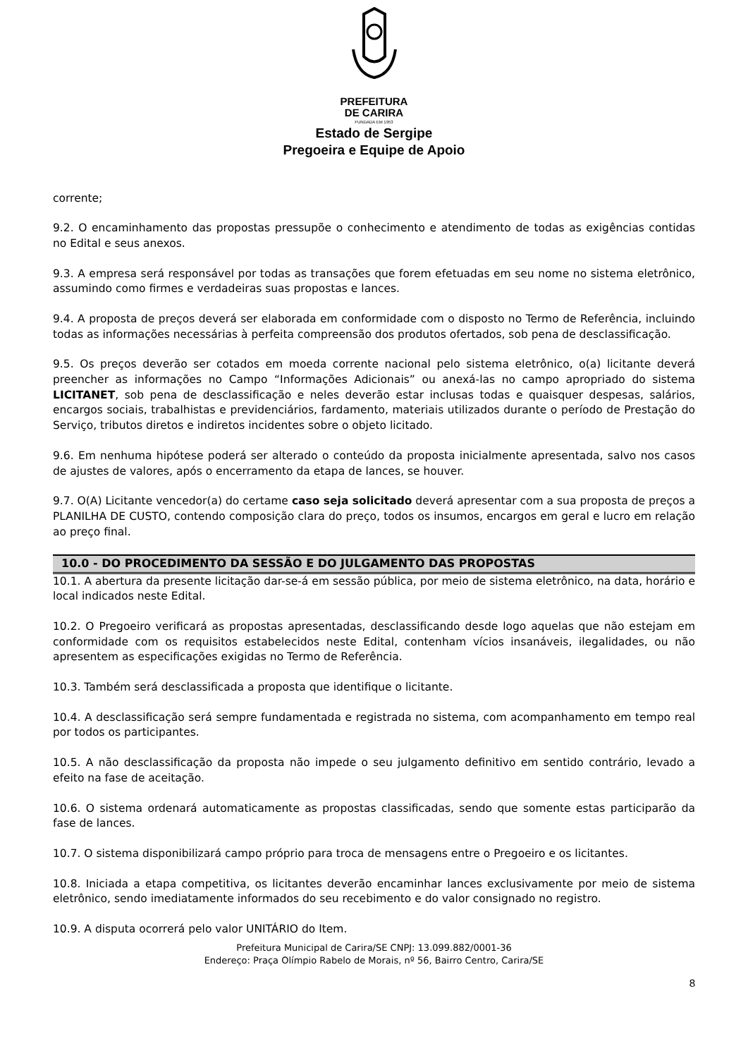PREFEITURA
DE CARIRA
FUNDADA EM 1953
Estado de Sergipe
Pregoeira e Equipe de Apoio
corrente;
9.2. O encaminhamento das propostas pressupõe o conhecimento e atendimento de todas as exigências contidas no Edital e seus anexos.
9.3. A empresa será responsável por todas as transações que forem efetuadas em seu nome no sistema eletrônico, assumindo como firmes e verdadeiras suas propostas e lances.
9.4. A proposta de preços deverá ser elaborada em conformidade com o disposto no Termo de Referência, incluindo todas as informações necessárias à perfeita compreensão dos produtos ofertados, sob pena de desclassificação.
9.5. Os preços deverão ser cotados em moeda corrente nacional pelo sistema eletrônico, o(a) licitante deverá preencher as informações no Campo “Informações Adicionais” ou anexá-las no campo apropriado do sistema LICITANET, sob pena de desclassificação e neles deverão estar inclusas todas e quaisquer despesas, salários, encargos sociais, trabalhistas e previdenciários, fardamento, materiais utilizados durante o período de Prestação do Serviço, tributos diretos e indiretos incidentes sobre o objeto licitado.
9.6. Em nenhuma hipótese poderá ser alterado o conteúdo da proposta inicialmente apresentada, salvo nos casos de ajustes de valores, após o encerramento da etapa de lances, se houver.
9.7. O(A) Licitante vencedor(a) do certame caso seja solicitado deverá apresentar com a sua proposta de preços a PLANILHA DE CUSTO, contendo composição clara do preço, todos os insumos, encargos em geral e lucro em relação ao preço final.
10.0 - DO PROCEDIMENTO DA SESSÃO E DO JULGAMENTO DAS PROPOSTAS
10.1. A abertura da presente licitação dar-se-á em sessão pública, por meio de sistema eletrônico, na data, horário e local indicados neste Edital.
10.2. O Pregoeiro verificará as propostas apresentadas, desclassificando desde logo aquelas que não estejam em conformidade com os requisitos estabelecidos neste Edital, contenham vícios insanáveis, ilegalidades, ou não apresentem as especificações exigidas no Termo de Referência.
10.3. Também será desclassificada a proposta que identifique o licitante.
10.4. A desclassificação será sempre fundamentada e registrada no sistema, com acompanhamento em tempo real por todos os participantes.
10.5. A não desclassificação da proposta não impede o seu julgamento definitivo em sentido contrário, levado a efeito na fase de aceitação.
10.6. O sistema ordenará automaticamente as propostas classificadas, sendo que somente estas participarão da fase de lances.
10.7. O sistema disponibilizará campo próprio para troca de mensagens entre o Pregoeiro e os licitantes.
10.8. Iniciada a etapa competitiva, os licitantes deverão encaminhar lances exclusivamente por meio de sistema eletrônico, sendo imediatamente informados do seu recebimento e do valor consignado no registro.
10.9. A disputa ocorrerá pelo valor UNITÁRIO do Item.
Prefeitura Municipal de Carira/SE CNPJ: 13.099.882/0001-36
Endereço: Praça Olímpio Rabelo de Morais, nº 56, Bairro Centro, Carira/SE
8